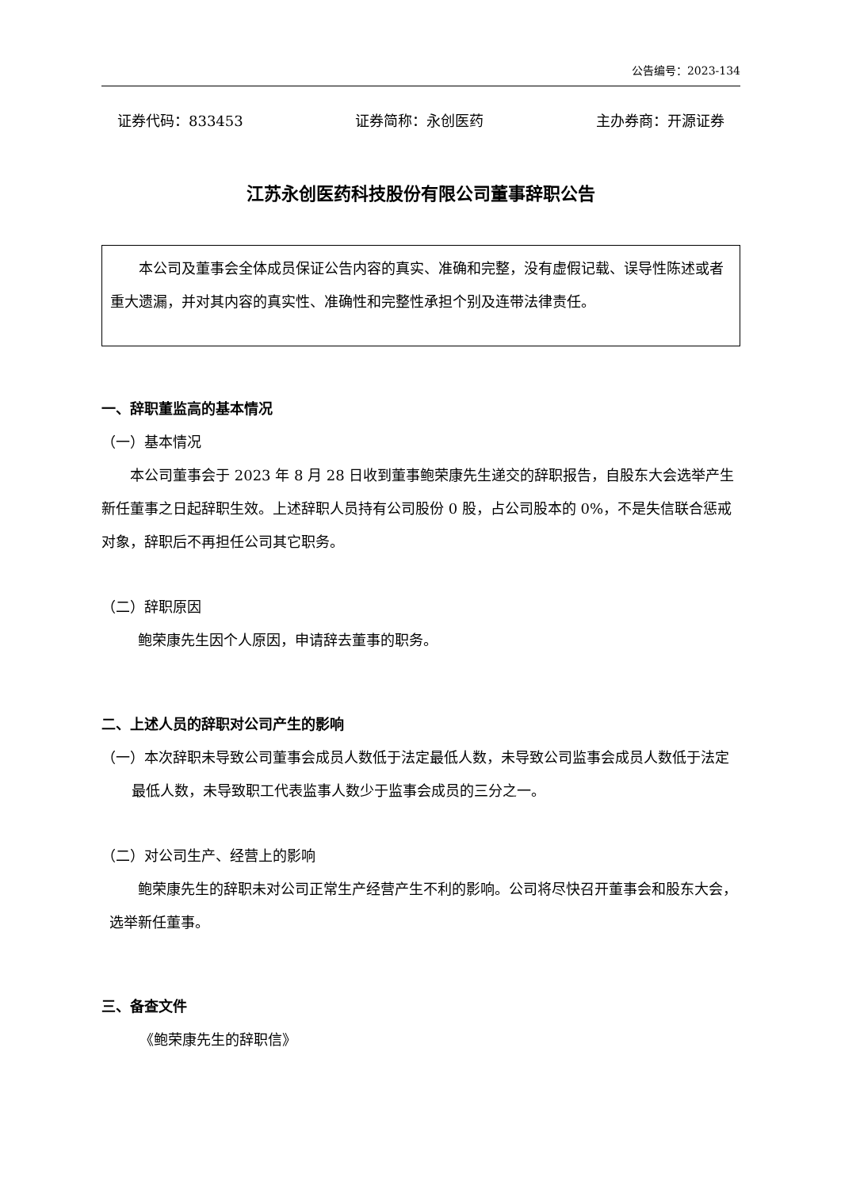公告编号：2023-134
证券代码：833453 证券简称：永创医药 主办券商：开源证券
江苏永创医药科技股份有限公司董事辞职公告
本公司及董事会全体成员保证公告内容的真实、准确和完整，没有虚假记载、误导性陈述或者重大遗漏，并对其内容的真实性、准确性和完整性承担个别及连带法律责任。
一、辞职董监高的基本情况
（一）基本情况
本公司董事会于 2023 年 8 月 28 日收到董事鲍荣康先生递交的辞职报告，自股东大会选举产生新任董事之日起辞职生效。上述辞职人员持有公司股份 0 股，占公司股本的 0%，不是失信联合惩戒对象，辞职后不再担任公司其它职务。
（二）辞职原因
鲍荣康先生因个人原因，申请辞去董事的职务。
二、上述人员的辞职对公司产生的影响
（一）本次辞职未导致公司董事会成员人数低于法定最低人数，未导致公司监事会成员人数低于法定最低人数，未导致职工代表监事人数少于监事会成员的三分之一。
（二）对公司生产、经营上的影响
鲍荣康先生的辞职未对公司正常生产经营产生不利的影响。公司将尽快召开董事会和股东大会，选举新任董事。
三、备查文件
《鲍荣康先生的辞职信》